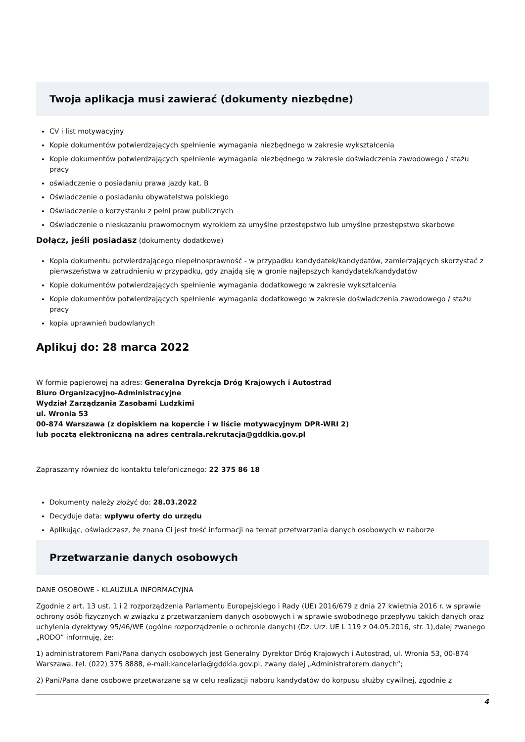Twoja aplikacja musi zawierać (dokumenty niezbędne)
CV i list motywacyjny
Kopie dokumentów potwierdzających spełnienie wymagania niezbędnego w zakresie wykształcenia
Kopie dokumentów potwierdzających spełnienie wymagania niezbędnego w zakresie doświadczenia zawodowego / stażu pracy
oświadczenie o posiadaniu prawa jazdy kat. B
Oświadczenie o posiadaniu obywatelstwa polskiego
Oświadczenie o korzystaniu z pełni praw publicznych
Oświadczenie o nieskazaniu prawomocnym wyrokiem za umyślne przestępstwo lub umyślne przestępstwo skarbowe
Dołącz, jeśli posiadasz (dokumenty dodatkowe)
Kopia dokumentu potwierdzającego niepełnosprawność - w przypadku kandydatek/kandydatów, zamierzających skorzystać z pierwszeństwa w zatrudnieniu w przypadku, gdy znajdą się w gronie najlepszych kandydatek/kandydatów
Kopie dokumentów potwierdzających spełnienie wymagania dodatkowego w zakresie wykształcenia
Kopie dokumentów potwierdzających spełnienie wymagania dodatkowego w zakresie doświadczenia zawodowego / stażu pracy
kopia uprawnień budowlanych
Aplikuj do: 28 marca 2022
W formie papierowej na adres: Generalna Dyrekcja Dróg Krajowych i Autostrad
Biuro Organizacyjno-Administracyjne
Wydział Zarządzania Zasobami Ludzkimi
ul. Wronia 53
00-874 Warszawa (z dopiskiem na kopercie i w liście motywacyjnym DPR-WRI 2)
lub pocztą elektroniczną na adres centrala.rekrutacja@gddkia.gov.pl
Zapraszamy również do kontaktu telefonicznego: 22 375 86 18
Dokumenty należy złożyć do: 28.03.2022
Decyduje data: wpływu oferty do urzędu
Aplikując, oświadczasz, że znana Ci jest treść informacji na temat przetwarzania danych osobowych w naborze
Przetwarzanie danych osobowych
DANE OSOBOWE - KLAUZULA INFORMACYJNA
Zgodnie z art. 13 ust. 1 i 2 rozporządzenia Parlamentu Europejskiego i Rady (UE) 2016/679 z dnia 27 kwietnia 2016 r. w sprawie ochrony osób fizycznych w związku z przetwarzaniem danych osobowych i w sprawie swobodnego przepływu takich danych oraz uchylenia dyrektywy 95/46/WE (ogólne rozporządzenie o ochronie danych) (Dz. Urz. UE L 119 z 04.05.2016, str. 1),dalej zwanego „RODO” informuję, że:
1) administratorem Pani/Pana danych osobowych jest Generalny Dyrektor Dróg Krajowych i Autostrad, ul. Wronia 53, 00-874 Warszawa, tel. (022) 375 8888, e-mail:kancelaria@gddkia.gov.pl, zwany dalej „Administratorem danych”;
2) Pani/Pana dane osobowe przetwarzane są w celu realizacji naboru kandydatów do korpusu służby cywilnej, zgodnie z
4